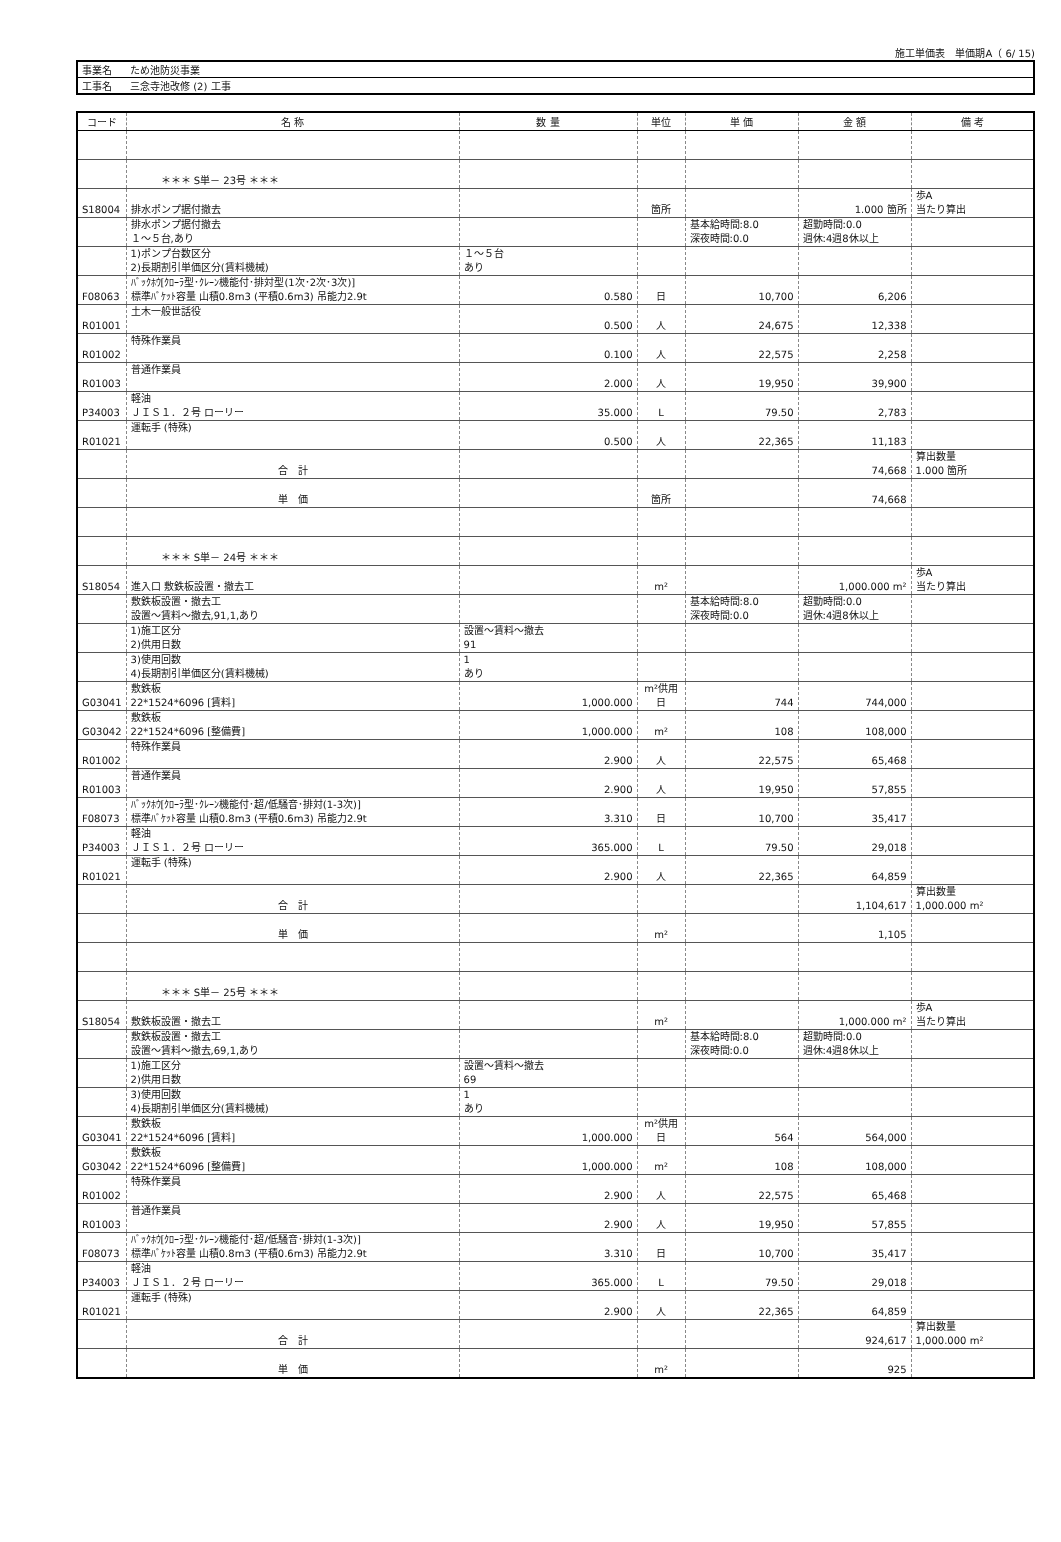施工単価表　単価期A（ 6/ 15)
| 事業名 | ため池防災事業 |
| 工事名 | 三念寺池改修 (2) 工事 |
| コード | 名 称 | 数 量 | 単位 | 単 価 | 金 額 | 備 考 |
| --- | --- | --- | --- | --- | --- | --- |
| | ＊＊＊ S単－ 23号 ＊＊＊ | | | | | |
| S18004 | 排水ポンプ据付撤去 | | 箇所 | | 1.000 箇所 | 歩A 当たり算出 |
| | 排水ポンプ据付撤去 １～５台,あり | | | 基本給時間:8.0 深夜時間:0.0 | 超勤時間:0.0 週休:4週8休以上 | |
| | 1)ポンプ台数区分 2)長期割引単価区分(賃料機械) | １～５台 あり | | | | |
| F08063 | ﾊﾞｯｸﾎｳ[ｸﾛｰﾗ型･ｸﾚｰﾝ機能付･排対型(1次･2次･3次)] 標準ﾊﾞｹｯﾄ容量 山積0.8m3 (平積0.6m3) 吊能力2.9t | 0.580 | 日 | 10,700 | 6,206 | |
| R01001 | 土木一般世話役 | 0.500 | 人 | 24,675 | 12,338 | |
| R01002 | 特殊作業員 | 0.100 | 人 | 22,575 | 2,258 | |
| R01003 | 普通作業員 | 2.000 | 人 | 19,950 | 39,900 | |
| P34003 | 軽油 ＪＩＳ１．２号 ローリー | 35.000 | L | 79.50 | 2,783 | |
| R01021 | 運転手 (特殊) | 0.500 | 人 | 22,365 | 11,183 | |
| | 合 計 | | | | 74,668 | 算出数量 1.000 箇所 |
| | 単 価 | | 箇所 | | 74,668 | |
| | ＊＊＊ S単－ 24号 ＊＊＊ | | | | | |
| S18054 | 進入口 敷鉄板設置・撤去工 | | m² | | 1,000.000 m² | 歩A 当たり算出 |
| | 敷鉄板設置・撤去工 設置～賃料～撤去,91,1,あり | | | 基本給時間:8.0 深夜時間:0.0 | 超勤時間:0.0 週休:4週8休以上 | |
| | 1)施工区分 2)供用日数 | 設置～賃料～撤去 91 | | | | |
| | 3)使用回数 4)長期割引単価区分(賃料機械) | 1 あり | | | | |
| G03041 | 敷鉄板 22*1524*6096 [賃料] | 1,000.000 | m²供用日 | 744 | 744,000 | |
| G03042 | 敷鉄板 22*1524*6096 [整備費] | 1,000.000 | m² | 108 | 108,000 | |
| R01002 | 特殊作業員 | 2.900 | 人 | 22,575 | 65,468 | |
| R01003 | 普通作業員 | 2.900 | 人 | 19,950 | 57,855 | |
| F08073 | ﾊﾞｯｸﾎｳ[ｸﾛｰﾗ型･ｸﾚｰﾝ機能付･超/低騒音･排対(1-3次)] 標準ﾊﾞｹｯﾄ容量 山積0.8m3 (平積0.6m3) 吊能力2.9t | 3.310 | 日 | 10,700 | 35,417 | |
| P34003 | 軽油 ＪＩＳ１．２号 ローリー | 365.000 | L | 79.50 | 29,018 | |
| R01021 | 運転手 (特殊) | 2.900 | 人 | 22,365 | 64,859 | |
| | 合 計 | | | | 1,104,617 | 算出数量 1,000.000 m² |
| | 単 価 | | m² | | 1,105 | |
| | ＊＊＊ S単－ 25号 ＊＊＊ | | | | | |
| S18054 | 敷鉄板設置・撤去工 | | m² | | 1,000.000 m² | 歩A 当たり算出 |
| | 敷鉄板設置・撤去工 設置～賃料～撤去,69,1,あり | | | 基本給時間:8.0 深夜時間:0.0 | 超勤時間:0.0 週休:4週8休以上 | |
| | 1)施工区分 2)供用日数 | 設置～賃料～撤去 69 | | | | |
| | 3)使用回数 4)長期割引単価区分(賃料機械) | 1 あり | | | | |
| G03041 | 敷鉄板 22*1524*6096 [賃料] | 1,000.000 | m²供用日 | 564 | 564,000 | |
| G03042 | 敷鉄板 22*1524*6096 [整備費] | 1,000.000 | m² | 108 | 108,000 | |
| R01002 | 特殊作業員 | 2.900 | 人 | 22,575 | 65,468 | |
| R01003 | 普通作業員 | 2.900 | 人 | 19,950 | 57,855 | |
| F08073 | ﾊﾞｯｸﾎｳ[ｸﾛｰﾗ型･ｸﾚｰﾝ機能付･超/低騒音･排対(1-3次)] 標準ﾊﾞｹｯﾄ容量 山積0.8m3 (平積0.6m3) 吊能力2.9t | 3.310 | 日 | 10,700 | 35,417 | |
| P34003 | 軽油 ＪＩＳ１．２号 ローリー | 365.000 | L | 79.50 | 29,018 | |
| R01021 | 運転手 (特殊) | 2.900 | 人 | 22,365 | 64,859 | |
| | 合 計 | | | | 924,617 | 算出数量 1,000.000 m² |
| | 単 価 | | m² | | 925 | |